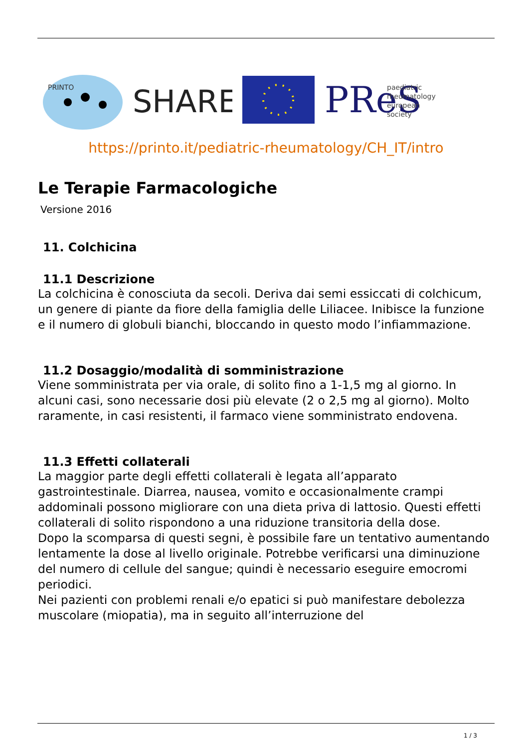PRINTO
SHARE
PReS
paediatric
rheumatology
european
society
https://printo.it/pediatric-rheumatology/CH_IT/intro
Le Terapie Farmacologiche
Versione 2016
11. Colchicina
11.1 Descrizione
La colchicina è conosciuta da secoli. Deriva dai semi essiccati di colchicum, un genere di piante da fiore della famiglia delle Liliacee. Inibisce la funzione e il numero di globuli bianchi, bloccando in questo modo l’infiammazione.
11.2 Dosaggio/modalità di somministrazione
Viene somministrata per via orale, di solito fino a 1-1,5 mg al giorno. In alcuni casi, sono necessarie dosi più elevate (2 o 2,5 mg al giorno). Molto raramente, in casi resistenti, il farmaco viene somministrato endovena.
11.3 Effetti collaterali
La maggior parte degli effetti collaterali è legata all’apparato gastrointestinale. Diarrea, nausea, vomito e occasionalmente crampi addominali possono migliorare con una dieta priva di lattosio. Questi effetti collaterali di solito rispondono a una riduzione transitoria della dose.
Dopo la scomparsa di questi segni, è possibile fare un tentativo aumentando lentamente la dose al livello originale. Potrebbe verificarsi una diminuzione del numero di cellule del sangue; quindi è necessario eseguire emocromi periodici.
Nei pazienti con problemi renali e/o epatici si può manifestare debolezza muscolare (miopatia), ma in seguito all’interruzione del
1 / 3